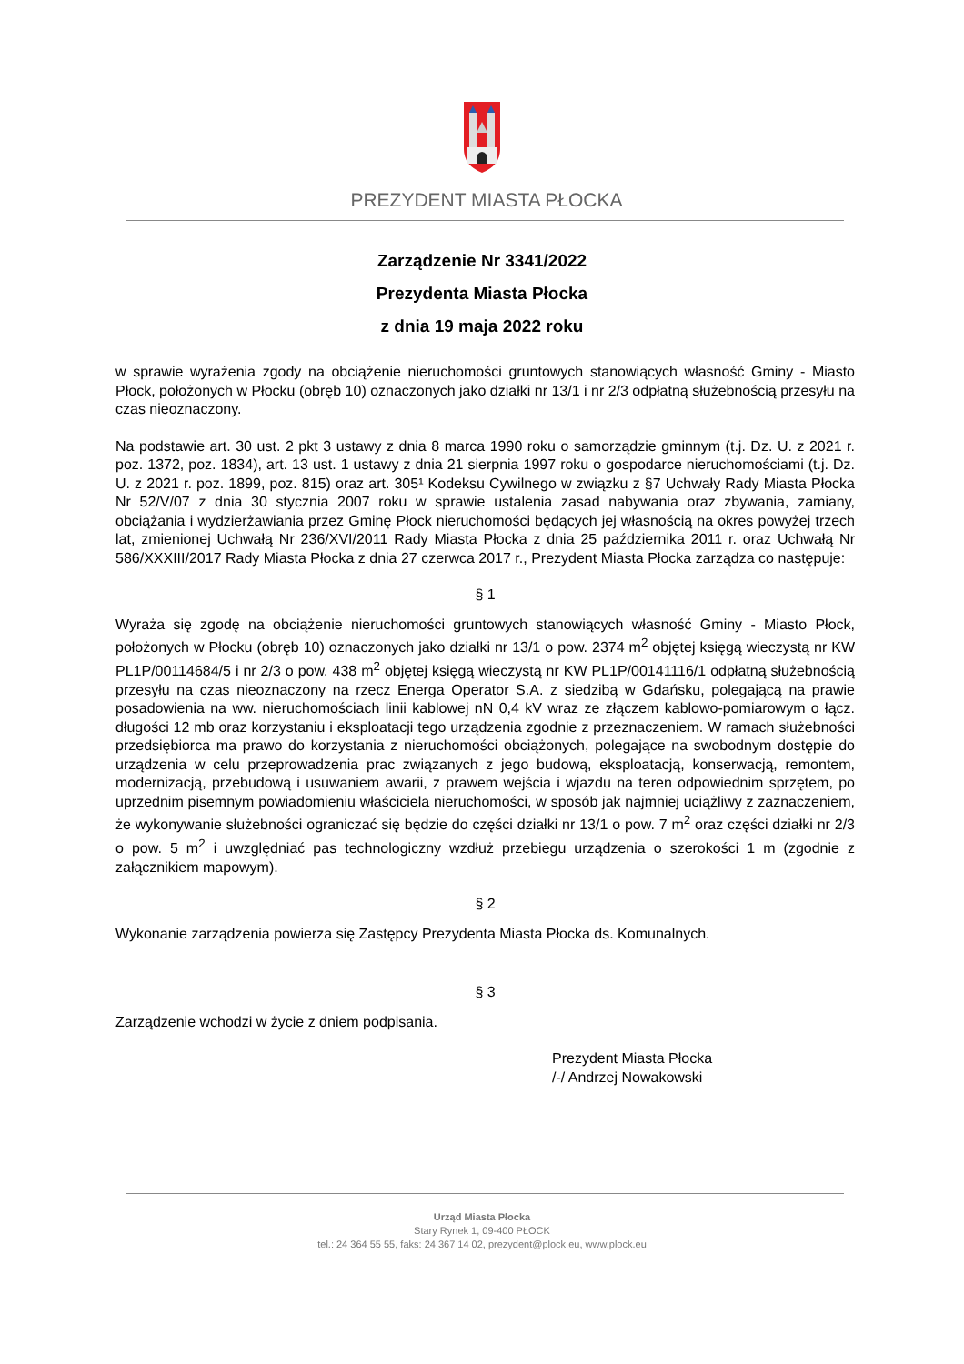PREZYDENT MIASTA PŁOCKA
Zarządzenie Nr 3341/2022
Prezydenta Miasta Płocka
z dnia 19 maja 2022 roku
w sprawie wyrażenia zgody na obciążenie nieruchomości gruntowych stanowiących własność Gminy - Miasto Płock, położonych w Płocku (obręb 10) oznaczonych jako działki nr 13/1 i nr 2/3 odpłatną służebnością przesyłu na czas nieoznaczony.
Na podstawie art. 30 ust. 2 pkt 3 ustawy z dnia 8 marca 1990 roku o samorządzie gminnym (t.j. Dz. U. z 2021 r. poz. 1372, poz. 1834), art. 13 ust. 1 ustawy z dnia 21 sierpnia 1997 roku o gospodarce nieruchomościami (t.j. Dz. U. z 2021 r. poz. 1899, poz. 815) oraz art. 305¹ Kodeksu Cywilnego w związku z §7 Uchwały Rady Miasta Płocka Nr 52/V/07 z dnia 30 stycznia 2007 roku w sprawie ustalenia zasad nabywania oraz zbywania, zamiany, obciążania i wydzierżawiania przez Gminę Płock nieruchomości będących jej własnością na okres powyżej trzech lat, zmienionej Uchwałą Nr 236/XVI/2011 Rady Miasta Płocka z dnia 25 października 2011 r. oraz Uchwałą Nr 586/XXXIII/2017 Rady Miasta Płocka z dnia 27 czerwca 2017 r., Prezydent Miasta Płocka zarządza co następuje:
§ 1
Wyraża się zgodę na obciążenie nieruchomości gruntowych stanowiących własność Gminy - Miasto Płock, położonych w Płocku (obręb 10) oznaczonych jako działki nr 13/1 o pow. 2374 m<sup>2</sup> objętej księgą wieczystą nr KW PL1P/00114684/5 i nr 2/3 o pow. 438 m<sup>2</sup> objętej księgą wieczystą nr KW PL1P/00141116/1 odpłatną służebnością przesyłu na czas nieoznaczony na rzecz Energa Operator S.A. z siedzibą w Gdańsku, polegającą na prawie posadowienia na ww. nieruchomościach linii kablowej nN 0,4 kV wraz ze złączem kablowo-pomiarowym o łącz. długości 12 mb oraz korzystaniu i eksploatacji tego urządzenia zgodnie z przeznaczeniem. W ramach służebności przedsiębiorca ma prawo do korzystania z nieruchomości obciążonych, polegające na swobodnym dostępie do urządzenia w celu przeprowadzenia prac związanych z jego budową, eksploatacją, konserwacją, remontem, modernizacją, przebudową i usuwaniem awarii, z prawem wejścia i wjazdu na teren odpowiednim sprzętem, po uprzednim pisemnym powiadomieniu właściciela nieruchomości, w sposób jak najmniej uciążliwy z zaznaczeniem, że wykonywanie służebności ograniczać się będzie do części działki nr 13/1 o pow. 7 m<sup>2</sup> oraz części działki nr 2/3 o pow. 5 m<sup>2</sup> i uwzględniać pas technologiczny wzdłuż przebiegu urządzenia o szerokości 1 m (zgodnie z załącznikiem mapowym).
§ 2
Wykonanie zarządzenia powierza się Zastępcy Prezydenta Miasta Płocka ds. Komunalnych.
§ 3
Zarządzenie wchodzi w życie z dniem podpisania.
Prezydent Miasta Płocka
/-/ Andrzej Nowakowski
Urząd Miasta Płocka
Stary Rynek 1, 09-400 PŁOCK
tel.: 24 364 55 55, faks: 24 367 14 02, prezydent@plock.eu, www.plock.eu